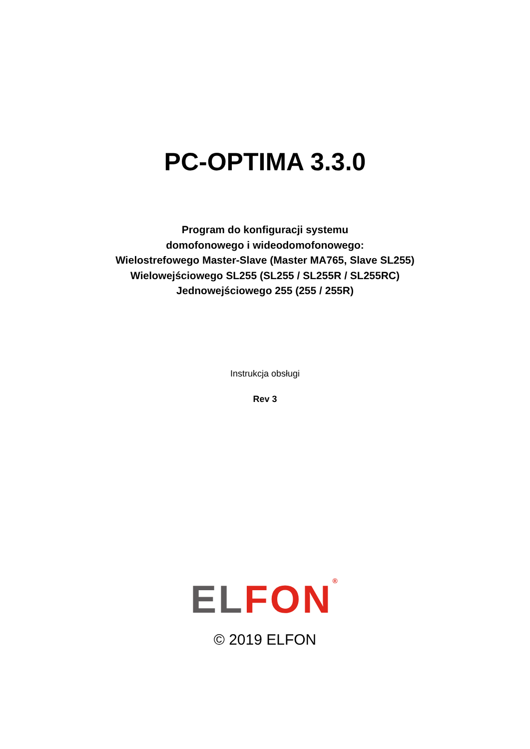PC-OPTIMA 3.3.0
Program do konfiguracji systemu
domofonowego i wideodomofonowego:
Wielostrefowego Master-Slave (Master MA765, Slave SL255)
Wielowejściowego SL255 (SL255 / SL255R / SL255RC)
Jednowejściowego 255 (255 / 255R)
Instrukcja obsługi
Rev 3
EL FON<sup>®</sup>
© 2019 ELFON